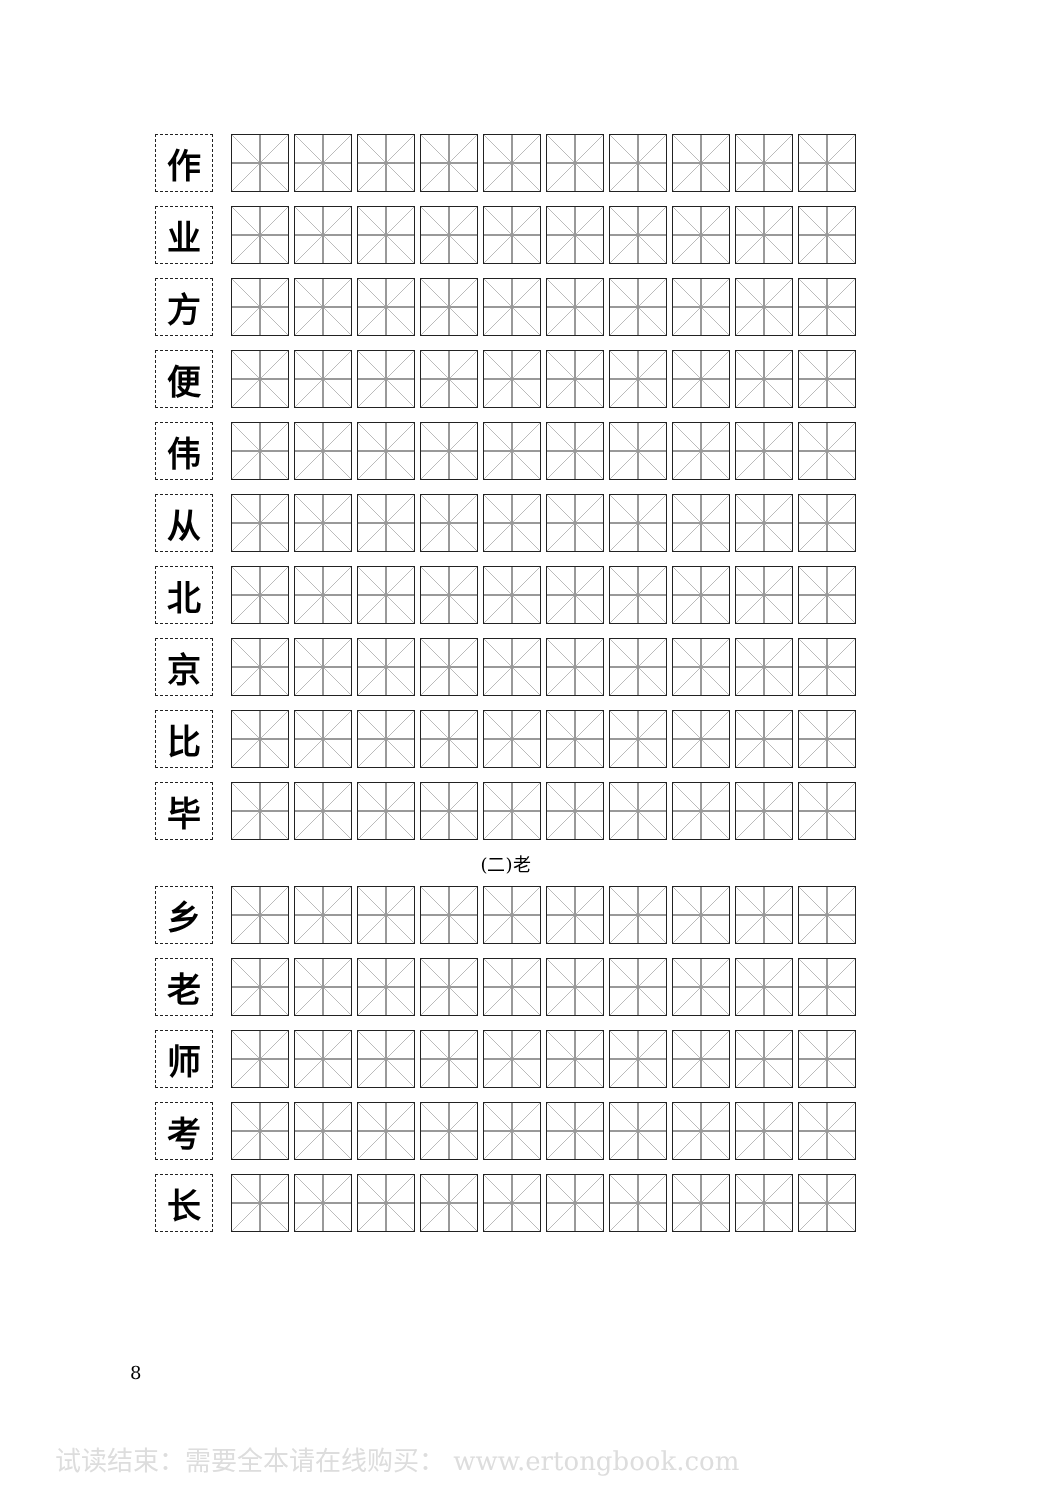| 作 | | | | | | | | | | | |
| 业 | | | | | | | | | | | |
| 方 | | | | | | | | | | | |
| 便 | | | | | | | | | | | |
| 伟 | | | | | | | | | | | |
| 从 | | | | | | | | | | | |
| 北 | | | | | | | | | | | |
| 京 | | | | | | | | | | | |
| 比 | | | | | | | | | | | |
| 毕 | | | | | | | | | | | |
(二)老
| 乡 | | | | | | | | | | | |
| 老 | | | | | | | | | | | |
| 师 | | | | | | | | | | | |
| 考 | | | | | | | | | | | |
| 长 | | | | | | | | | | | |
8
试读结束：需要全本请在线购买： www.ertongbook.com